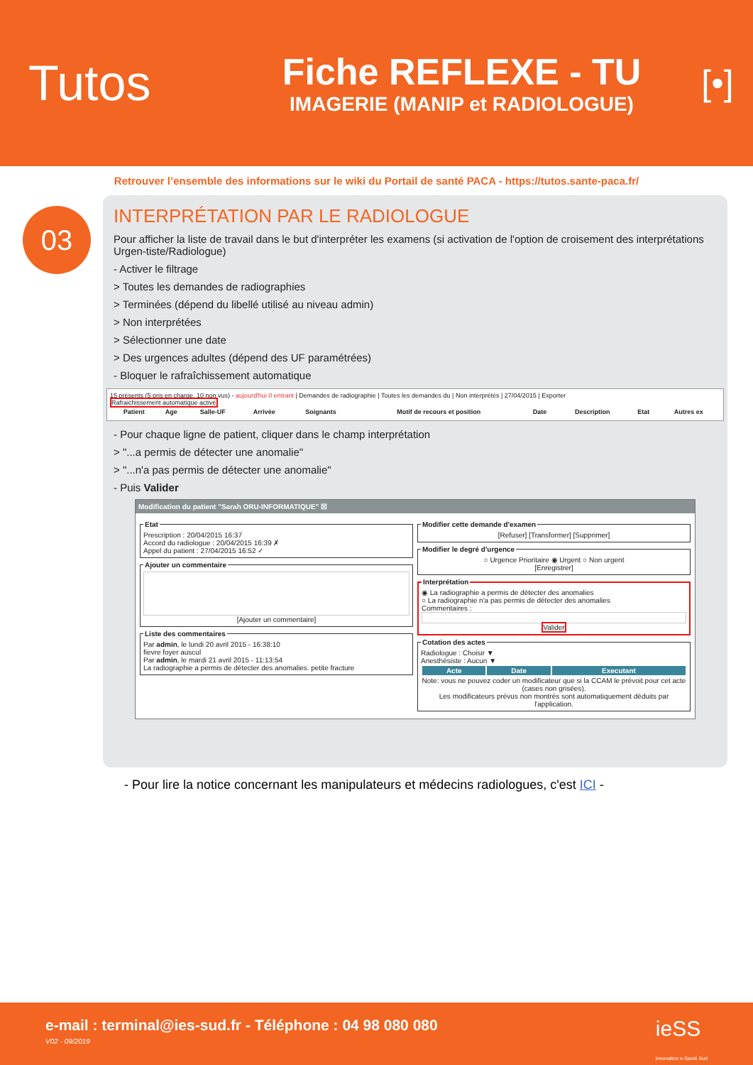Tutos
Fiche REFLEXE - TU
IMAGERIE (MANIP et RADIOLOGUE)
[•]
Retrouver l’ensemble des informations sur le wiki du Portail de santé PACA - https://tutos.sante-paca.fr/
03
INTERPRÉTATION PAR LE RADIOLOGUE
Pour afficher la liste de travail dans le but d'interpréter les examens (si activation de l'option de croisement des interprétations Urgen-tiste/Radiologue)
- Activer le filtrage
> Toutes les demandes de radiographies
> Terminées (dépend du libellé utilisé au niveau admin)
> Non interprétées
> Sélectionner une date
> Des urgences adultes (dépend des UF paramétrées)
- Bloquer le rafraîchissement automatique
15 présents (5 pris en charge, 10 non vus) - aujourd'hui 0 entrant | Demandes de radiographie | Toutes les demandes du | Non interprétés | 27/04/2015 | Exporter
Rafraichissement automatique activé
| Patient | Age | Salle-UF | Arrivée | Soignants | Motif de recours et position | Date | Description | Etat | Autres ex |
| --- | --- | --- | --- | --- | --- | --- | --- | --- | --- |
- Pour chaque ligne de patient, cliquer dans le champ interprétation
> "...a permis de détecter une anomalie"
> "...n'a pas permis de détecter une anomalie"
- Puis Valider
Modification du patient "Sarah ORU-INFORMATIQUE" ☒
EtatPrescription : 20/04/2015 16:37
Accord du radiologue : 20/04/2015 16:39 ✗
Appel du patient : 27/04/2015 16:52 ✓ Ajouter un commentaire
[Ajouter un commentaire] Liste des commentairesPar admin, le lundi 20 avril 2015 - 16:38:10
fievre foyer auscul
Par admin, le mardi 21 avril 2015 - 11:13:54
La radiographie a permis de détecter des anomalies. petite fracture
Modifier cette demande d'examen[Refuser] [Transformer] [Supprimer] Modifier le degré d'urgence○ Urgence Prioritaire ◉ Urgent ○ Non urgent
[Enregistrer] Interprétation◉ La radiographie a permis de détecter des anomalies
○ La radiographie n'a pas permis de détecter des anomalies
Commentaires :
Valider Cotation des actesRadiologue : Choisir ▼
Anesthésiste : Aucun ▼
| Acte | Date | Executant |
| --- | --- | --- |
Note: vous ne pouvez coder un modificateur que si la CCAM le prévoit pour cet acte (cases non grisées).
Les modificateurs prévus non montrés sont automatiquement déduits par l'application.
- Pour lire la notice concernant les manipulateurs et médecins radiologues, c'est ICI -
e-mail : terminal@ies-sud.fr - Téléphone : 04 98 080 080
V02 - 09/2019
ieSS
Innovation e-Santé Sud